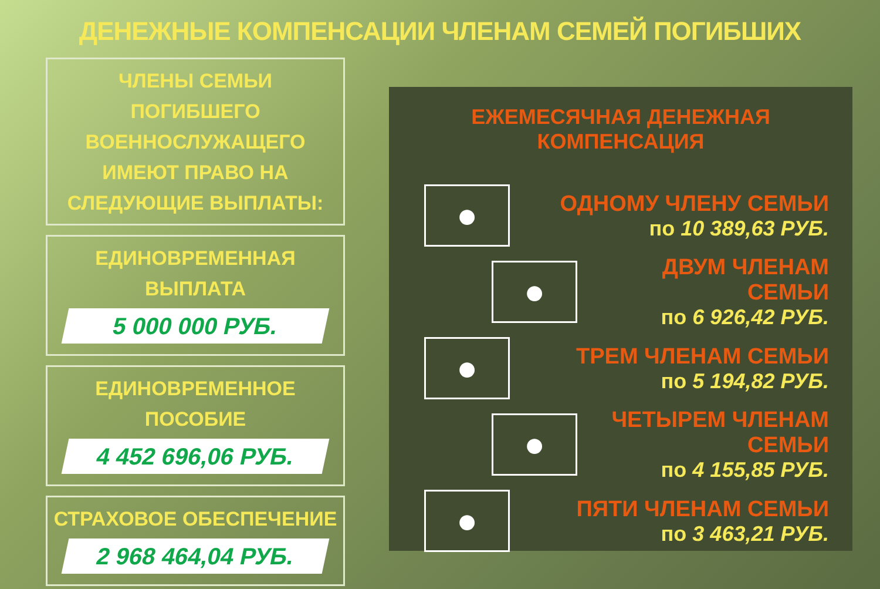ДЕНЕЖНЫЕ КОМПЕНСАЦИИ ЧЛЕНАМ СЕМЕЙ ПОГИБШИХ
ЧЛЕНЫ СЕМЬИ ПОГИБШЕГО ВОЕННОСЛУЖАЩЕГО ИМЕЮТ ПРАВО НА СЛЕДУЮЩИЕ ВЫПЛАТЫ:
ЕДИНОВРЕМЕННАЯ
ВЫПЛАТА
5 000 000 РУБ.
ЕДИНОВРЕМЕННОЕ
ПОСОБИЕ
4 452 696,06 РУБ.
СТРАХОВОЕ ОБЕСПЕЧЕНИЕ
2 968 464,04 РУБ.
ЕЖЕМЕСЯЧНАЯ ДЕНЕЖНАЯ КОМПЕНСАЦИЯ
●
ОДНОМУ ЧЛЕНУ СЕМЬИ
по 10 389,63 РУБ.
●
ДВУМ ЧЛЕНАМ СЕМЬИ
по 6 926,42 РУБ.
●
ТРЕМ ЧЛЕНАМ СЕМЬИ
по 5 194,82 РУБ.
●
ЧЕТЫРЕМ ЧЛЕНАМ СЕМЬИ
по 4 155,85 РУБ.
●
ПЯТИ ЧЛЕНАМ СЕМЬИ
по 3 463,21 РУБ.